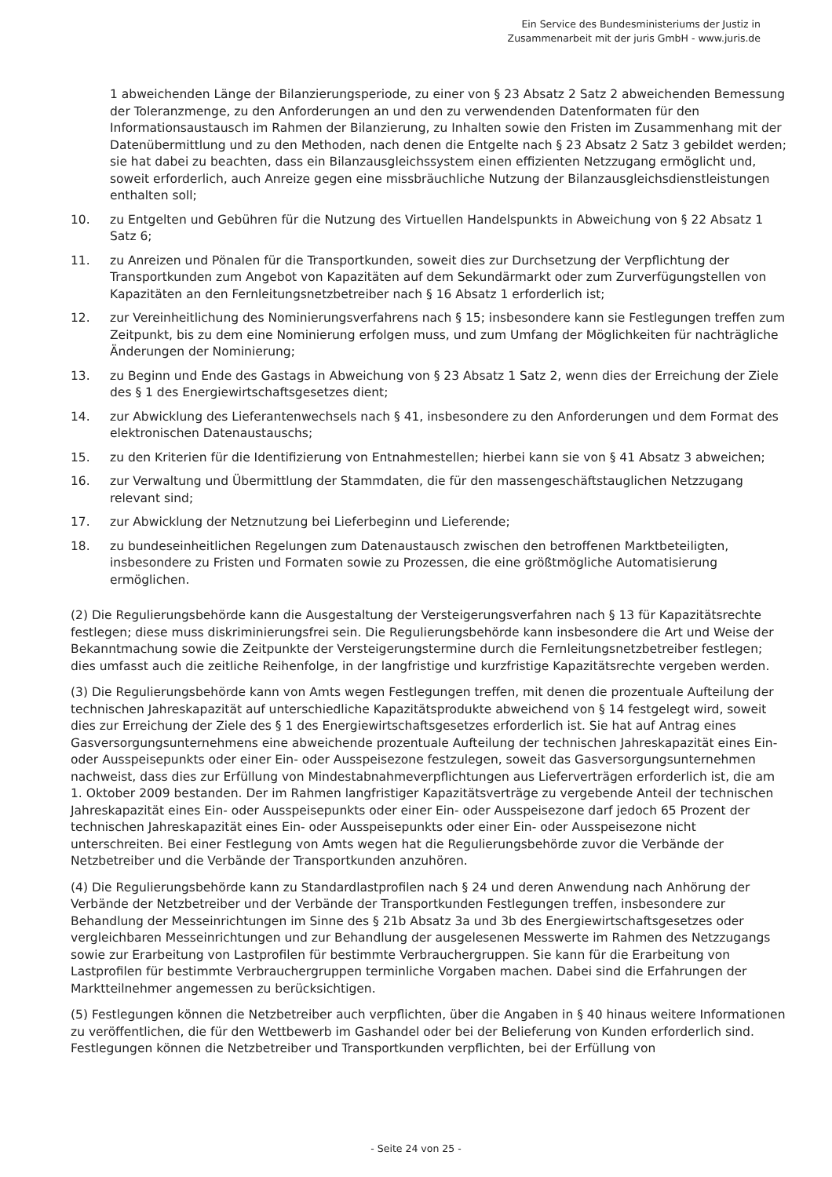Ein Service des Bundesministeriums der Justiz in
Zusammenarbeit mit der juris GmbH - www.juris.de
1 abweichenden Länge der Bilanzierungsperiode, zu einer von § 23 Absatz 2 Satz 2 abweichenden Bemessung der Toleranzmenge, zu den Anforderungen an und den zu verwendenden Datenformaten für den Informationsaustausch im Rahmen der Bilanzierung, zu Inhalten sowie den Fristen im Zusammenhang mit der Datenübermittlung und zu den Methoden, nach denen die Entgelte nach § 23 Absatz 2 Satz 3 gebildet werden; sie hat dabei zu beachten, dass ein Bilanzausgleichssystem einen effizienten Netzzugang ermöglicht und, soweit erforderlich, auch Anreize gegen eine missbräuchliche Nutzung der Bilanzausgleichsdienstleistungen enthalten soll;
10. zu Entgelten und Gebühren für die Nutzung des Virtuellen Handelspunkts in Abweichung von § 22 Absatz 1 Satz 6;
11. zu Anreizen und Pönalen für die Transportkunden, soweit dies zur Durchsetzung der Verpflichtung der Transportkunden zum Angebot von Kapazitäten auf dem Sekundärmarkt oder zum Zurverfügungstellen von Kapazitäten an den Fernleitungsnetzbetreiber nach § 16 Absatz 1 erforderlich ist;
12. zur Vereinheitlichung des Nominierungsverfahrens nach § 15; insbesondere kann sie Festlegungen treffen zum Zeitpunkt, bis zu dem eine Nominierung erfolgen muss, und zum Umfang der Möglichkeiten für nachträgliche Änderungen der Nominierung;
13. zu Beginn und Ende des Gastags in Abweichung von § 23 Absatz 1 Satz 2, wenn dies der Erreichung der Ziele des § 1 des Energiewirtschaftsgesetzes dient;
14. zur Abwicklung des Lieferantenwechsels nach § 41, insbesondere zu den Anforderungen und dem Format des elektronischen Datenaustauschs;
15. zu den Kriterien für die Identifizierung von Entnahmestellen; hierbei kann sie von § 41 Absatz 3 abweichen;
16. zur Verwaltung und Übermittlung der Stammdaten, die für den massengeschäftstauglichen Netzzugang relevant sind;
17. zur Abwicklung der Netznutzung bei Lieferbeginn und Lieferende;
18. zu bundeseinheitlichen Regelungen zum Datenaustausch zwischen den betroffenen Marktbeteiligten, insbesondere zu Fristen und Formaten sowie zu Prozessen, die eine größtmögliche Automatisierung ermöglichen.
(2) Die Regulierungsbehörde kann die Ausgestaltung der Versteigerungsverfahren nach § 13 für Kapazitätsrechte festlegen; diese muss diskriminierungsfrei sein. Die Regulierungsbehörde kann insbesondere die Art und Weise der Bekanntmachung sowie die Zeitpunkte der Versteigerungstermine durch die Fernleitungsnetzbetreiber festlegen; dies umfasst auch die zeitliche Reihenfolge, in der langfristige und kurzfristige Kapazitätsrechte vergeben werden.
(3) Die Regulierungsbehörde kann von Amts wegen Festlegungen treffen, mit denen die prozentuale Aufteilung der technischen Jahreskapazität auf unterschiedliche Kapazitätsprodukte abweichend von § 14 festgelegt wird, soweit dies zur Erreichung der Ziele des § 1 des Energiewirtschaftsgesetzes erforderlich ist. Sie hat auf Antrag eines Gasversorgungsunternehmens eine abweichende prozentuale Aufteilung der technischen Jahreskapazität eines Ein- oder Ausspeisepunkts oder einer Ein- oder Ausspeisezone festzulegen, soweit das Gasversorgungsunternehmen nachweist, dass dies zur Erfüllung von Mindestabnahmeverpflichtungen aus Lieferverträgen erforderlich ist, die am 1. Oktober 2009 bestanden. Der im Rahmen langfristiger Kapazitätsverträge zu vergebende Anteil der technischen Jahreskapazität eines Ein- oder Ausspeisepunkts oder einer Ein- oder Ausspeisezone darf jedoch 65 Prozent der technischen Jahreskapazität eines Ein- oder Ausspeisepunkts oder einer Ein- oder Ausspeisezone nicht unterschreiten. Bei einer Festlegung von Amts wegen hat die Regulierungsbehörde zuvor die Verbände der Netzbetreiber und die Verbände der Transportkunden anzuhören.
(4) Die Regulierungsbehörde kann zu Standardlastprofilen nach § 24 und deren Anwendung nach Anhörung der Verbände der Netzbetreiber und der Verbände der Transportkunden Festlegungen treffen, insbesondere zur Behandlung der Messeinrichtungen im Sinne des § 21b Absatz 3a und 3b des Energiewirtschaftsgesetzes oder vergleichbaren Messeinrichtungen und zur Behandlung der ausgelesenen Messwerte im Rahmen des Netzzugangs sowie zur Erarbeitung von Lastprofilen für bestimmte Verbrauchergruppen. Sie kann für die Erarbeitung von Lastprofilen für bestimmte Verbrauchergruppen terminliche Vorgaben machen. Dabei sind die Erfahrungen der Marktteilnehmer angemessen zu berücksichtigen.
(5) Festlegungen können die Netzbetreiber auch verpflichten, über die Angaben in § 40 hinaus weitere Informationen zu veröffentlichen, die für den Wettbewerb im Gashandel oder bei der Belieferung von Kunden erforderlich sind. Festlegungen können die Netzbetreiber und Transportkunden verpflichten, bei der Erfüllung von
- Seite 24 von 25 -